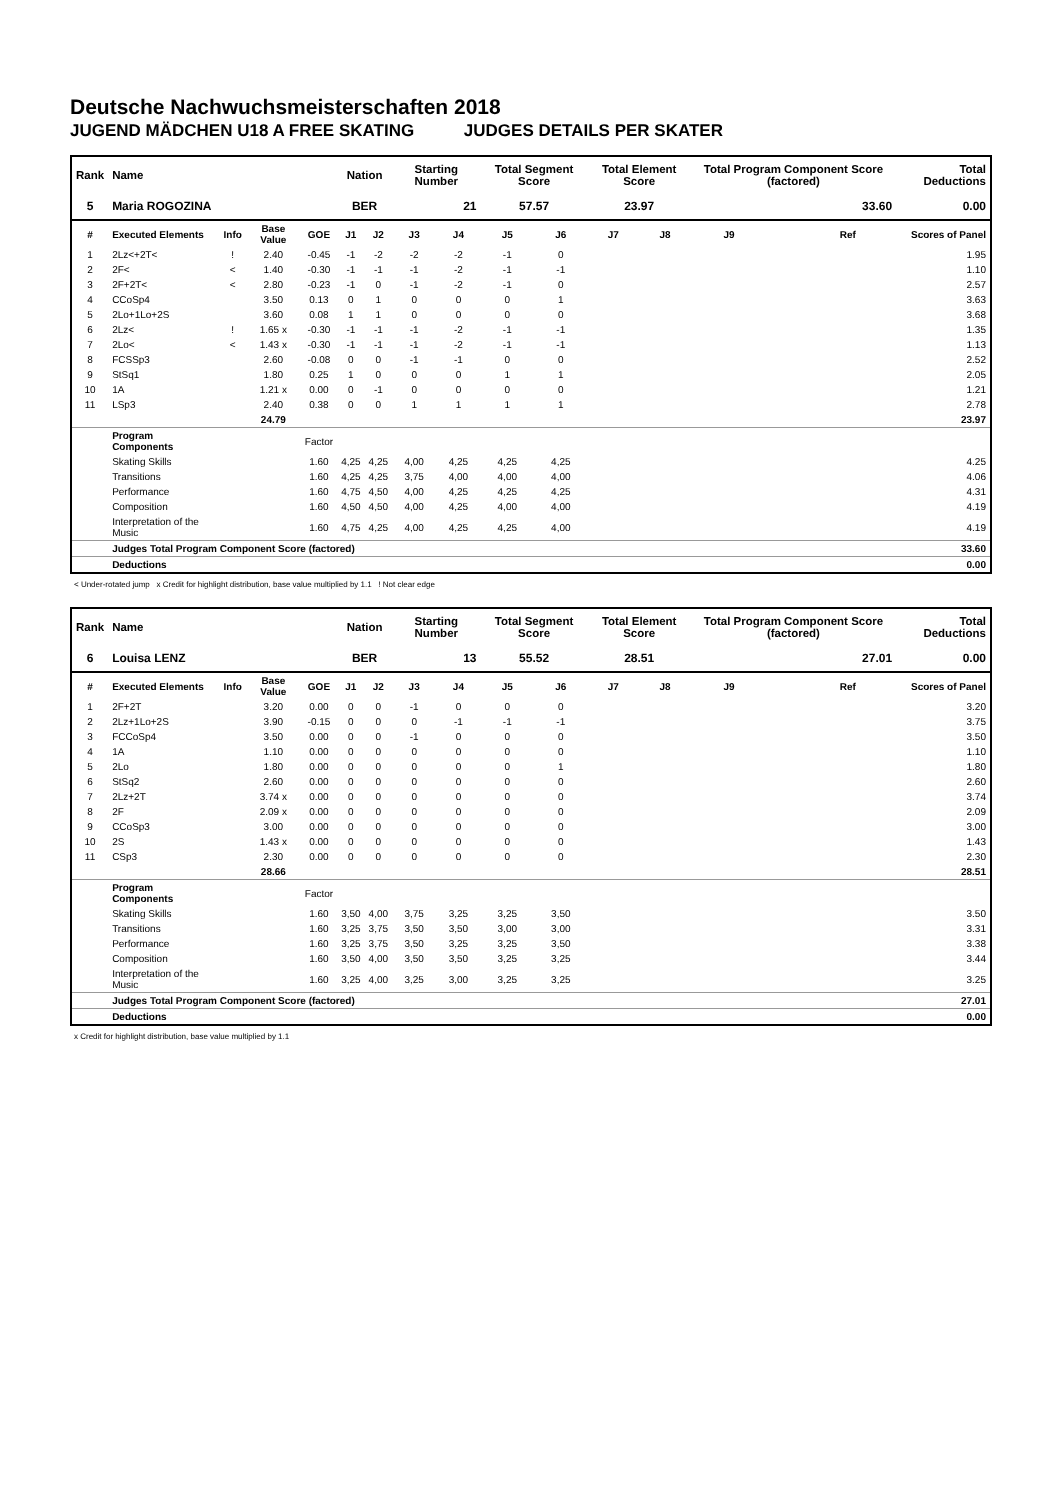Deutsche Nachwuchsmeisterschaften 2018
JUGEND MÄDCHEN U18 A FREE SKATING JUDGES DETAILS PER SKATER
| Rank | Name | | | | Nation | | Starting Number | | Total Segment Score | | Total Element Score | | Total Program Component Score (factored) | | | Total Deductions |
| --- | --- | --- | --- | --- | --- | --- | --- | --- | --- | --- | --- | --- | --- | --- | --- | --- |
| 5 | Maria ROGOZINA | | | | BER | | 21 | | 57.57 | | 23.97 | | 33.60 | | | 0.00 |
| # | Executed Elements | Info | Base Value | GOE | J1 | J2 | J3 | J4 | J5 | J6 | J7 | J8 | J9 | | Ref | Scores of Panel |
| 1 | 2Lz<+2T< | ! | 2.40 | -0.45 | -1 | -2 | -2 | -2 | -1 | 0 | | | | | | 1.95 |
| 2 | 2F< | < | 1.40 | -0.30 | -1 | -1 | -1 | -2 | -1 | -1 | | | | | | 1.10 |
| 3 | 2F+2T< | < | 2.80 | -0.23 | -1 | 0 | -1 | -2 | -1 | 0 | | | | | | 2.57 |
| 4 | CCoSp4 | | 3.50 | 0.13 | 0 | 1 | 0 | 0 | 0 | 1 | | | | | | 3.63 |
| 5 | 2Lo+1Lo+2S | | 3.60 | 0.08 | 1 | 1 | 0 | 0 | 0 | 0 | | | | | | 3.68 |
| 6 | 2Lz< | ! | 1.65 x | -0.30 | -1 | -1 | -1 | -2 | -1 | -1 | | | | | | 1.35 |
| 7 | 2Lo< | < | 1.43 x | -0.30 | -1 | -1 | -1 | -2 | -1 | -1 | | | | | | 1.13 |
| 8 | FCSSp3 | | 2.60 | -0.08 | 0 | 0 | -1 | -1 | 0 | 0 | | | | | | 2.52 |
| 9 | StSq1 | | 1.80 | 0.25 | 1 | 0 | 0 | 0 | 1 | 1 | | | | | | 2.05 |
| 10 | 1A | | 1.21 x | 0.00 | 0 | -1 | 0 | 0 | 0 | 0 | | | | | | 1.21 |
| 11 | LSp3 | | 2.40 | 0.38 | 0 | 0 | 1 | 1 | 1 | 1 | | | | | | 2.78 |
| | | | 24.79 | | | | | | | | | | | | | 23.97 |
| | Program Components | | | Factor | | | | | | | | | | | | |
| | Skating Skills | | | 1.60 | 4,25 | 4,25 | 4,00 | 4,25 | 4,25 | 4,25 | | | | | | 4.25 |
| | Transitions | | | 1.60 | 4,25 | 4,25 | 3,75 | 4,00 | 4,00 | 4,00 | | | | | | 4.06 |
| | Performance | | | 1.60 | 4,75 | 4,50 | 4,00 | 4,25 | 4,25 | 4,25 | | | | | | 4.31 |
| | Composition | | | 1.60 | 4,50 | 4,50 | 4,00 | 4,25 | 4,00 | 4,00 | | | | | | 4.19 |
| | Interpretation of the Music | | | 1.60 | 4,75 | 4,25 | 4,00 | 4,25 | 4,25 | 4,00 | | | | | | 4.19 |
| | Judges Total Program Component Score (factored) | | | | | | | | | | | | | | | 33.60 |
| | Deductions | | | | | | | | | | | | | | | 0.00 |
< Under-rotated jump x Credit for highlight distribution, base value multiplied by 1.1 ! Not clear edge
| Rank | Name | | | | Nation | | Starting Number | | Total Segment Score | | Total Element Score | | Total Program Component Score (factored) | | | Total Deductions |
| --- | --- | --- | --- | --- | --- | --- | --- | --- | --- | --- | --- | --- | --- | --- | --- | --- |
| 6 | Louisa LENZ | | | | BER | | 13 | | 55.52 | | 28.51 | | 27.01 | | | 0.00 |
| # | Executed Elements | Info | Base Value | GOE | J1 | J2 | J3 | J4 | J5 | J6 | J7 | J8 | J9 | | Ref | Scores of Panel |
| 1 | 2F+2T | | 3.20 | 0.00 | 0 | 0 | -1 | 0 | 0 | 0 | | | | | | 3.20 |
| 2 | 2Lz+1Lo+2S | | 3.90 | -0.15 | 0 | 0 | 0 | -1 | -1 | -1 | | | | | | 3.75 |
| 3 | FCCoSp4 | | 3.50 | 0.00 | 0 | 0 | -1 | 0 | 0 | 0 | | | | | | 3.50 |
| 4 | 1A | | 1.10 | 0.00 | 0 | 0 | 0 | 0 | 0 | 0 | | | | | | 1.10 |
| 5 | 2Lo | | 1.80 | 0.00 | 0 | 0 | 0 | 0 | 0 | 1 | | | | | | 1.80 |
| 6 | StSq2 | | 2.60 | 0.00 | 0 | 0 | 0 | 0 | 0 | 0 | | | | | | 2.60 |
| 7 | 2Lz+2T | | 3.74 x | 0.00 | 0 | 0 | 0 | 0 | 0 | 0 | | | | | | 3.74 |
| 8 | 2F | | 2.09 x | 0.00 | 0 | 0 | 0 | 0 | 0 | 0 | | | | | | 2.09 |
| 9 | CCoSp3 | | 3.00 | 0.00 | 0 | 0 | 0 | 0 | 0 | 0 | | | | | | 3.00 |
| 10 | 2S | | 1.43 x | 0.00 | 0 | 0 | 0 | 0 | 0 | 0 | | | | | | 1.43 |
| 11 | CSp3 | | 2.30 | 0.00 | 0 | 0 | 0 | 0 | 0 | 0 | | | | | | 2.30 |
| | | | 28.66 | | | | | | | | | | | | | 28.51 |
| | Program Components | | | Factor | | | | | | | | | | | | |
| | Skating Skills | | | 1.60 | 3,50 | 4,00 | 3,75 | 3,25 | 3,25 | 3,50 | | | | | | 3.50 |
| | Transitions | | | 1.60 | 3,25 | 3,75 | 3,50 | 3,50 | 3,00 | 3,00 | | | | | | 3.31 |
| | Performance | | | 1.60 | 3,25 | 3,75 | 3,50 | 3,25 | 3,25 | 3,50 | | | | | | 3.38 |
| | Composition | | | 1.60 | 3,50 | 4,00 | 3,50 | 3,50 | 3,25 | 3,25 | | | | | | 3.44 |
| | Interpretation of the Music | | | 1.60 | 3,25 | 4,00 | 3,25 | 3,00 | 3,25 | 3,25 | | | | | | 3.25 |
| | Judges Total Program Component Score (factored) | | | | | | | | | | | | | | | 27.01 |
| | Deductions | | | | | | | | | | | | | | | 0.00 |
x Credit for highlight distribution, base value multiplied by 1.1